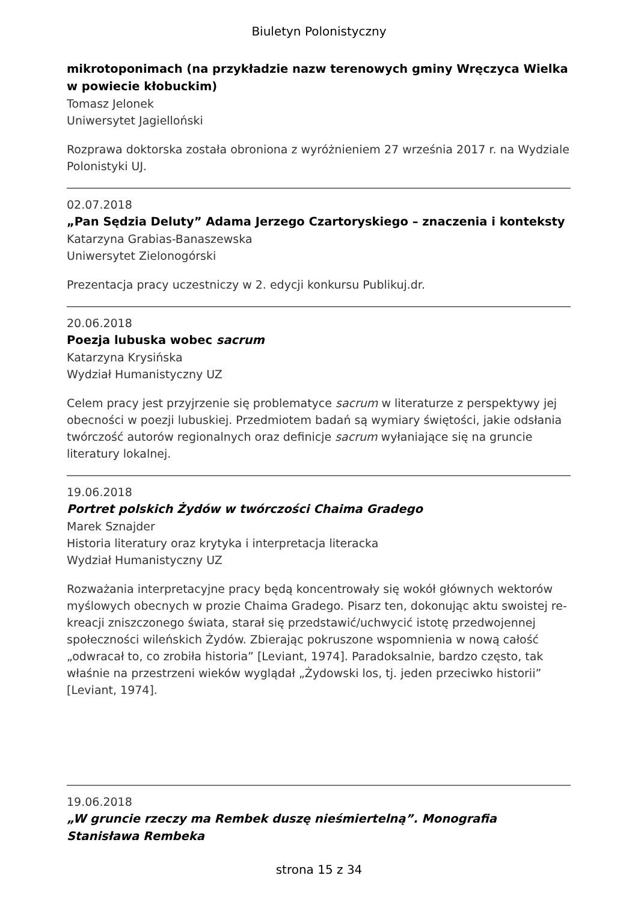Biuletyn Polonistyczny
mikrotoponimach (na przykładzie nazw terenowych gminy Wręczyca Wielka w powiecie kłobuckim)
Tomasz Jelonek
Uniwersytet Jagielloński
Rozprawa doktorska została obroniona z wyróżnieniem 27 września 2017 r. na Wydziale Polonistyki UJ.
02.07.2018
„Pan Sędzia Deluty” Adama Jerzego Czartoryskiego – znaczenia i konteksty
Katarzyna Grabias-Banaszewska
Uniwersytet Zielonogórski
Prezentacja pracy uczestniczy w 2. edycji konkursu Publikuj.dr.
20.06.2018
Poezja lubuska wobec sacrum
Katarzyna Krysińska
Wydział Humanistyczny UZ
Celem pracy jest przyjrzenie się problematyce sacrum w literaturze z perspektywy jej obecności w poezji lubuskiej. Przedmiotem badań są wymiary świętości, jakie odsłania twórczość autorów regionalnych oraz definicje sacrum wyłaniające się na gruncie literatury lokalnej.
19.06.2018
Portret polskich Żydów w twórczości Chaima Gradego
Marek Sznajder
Historia literatury oraz krytyka i interpretacja literacka
Wydział Humanistyczny UZ
Rozważania interpretacyjne pracy będą koncentrowały się wokół głównych wektorów myślowych obecnych w prozie Chaima Gradego. Pisarz ten, dokonując aktu swoistej re-kreacji zniszczonego świata, starał się przedstawić/uchwycić istotę przedwojennej społeczności wileńskich Żydów. Zbierając pokruszone wspomnienia w nową całość „odwracał to, co zrobiła historia” [Leviant, 1974]. Paradoksalnie, bardzo często, tak właśnie na przestrzeni wieków wyglądał „Żydowski los, tj. jeden przeciwko historii” [Leviant, 1974].
19.06.2018
„W gruncie rzeczy ma Rembek duszę nieśmiertelną”. Monografia Stanisława Rembeka
strona 15 z 34